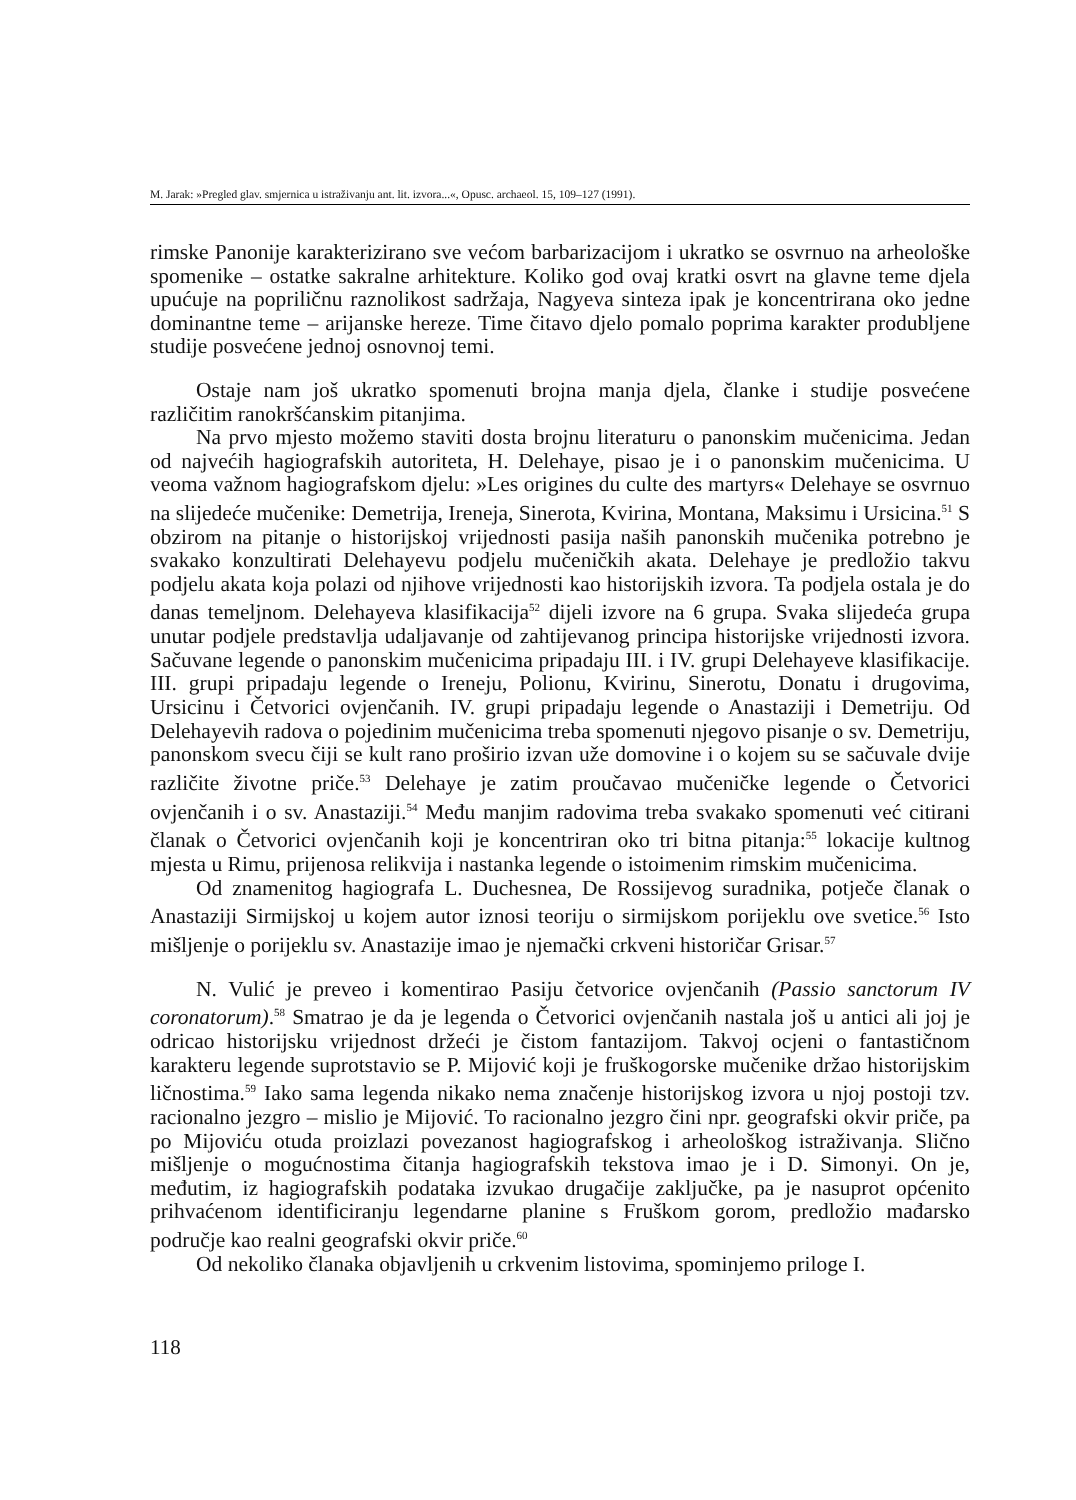M. Jarak: »Pregled glav. smjernica u istraživanju ant. lit. izvora...«, Opusc. archaeol. 15, 109–127 (1991).
rimske Panonije karakterizirano sve većom barbarizacijom i ukratko se osvrnuo na arheološke spomenike – ostatke sakralne arhitekture. Koliko god ovaj kratki osvrt na glavne teme djela upućuje na popriličnu raznolikost sadržaja, Nagyeva sinteza ipak je koncentrirana oko jedne dominantne teme – arijanske hereze. Time čitavo djelo pomalo poprima karakter produbljene studije posvećene jednoj osnovnoj temi.
Ostaje nam još ukratko spomenuti brojna manja djela, članke i studije posvećene različitim ranokršćanskim pitanjima.
Na prvo mjesto možemo staviti dosta brojnu literaturu o panonskim mučenicima. Jedan od najvećih hagiografskih autoriteta, H. Delehaye, pisao je i o panonskim mučenicima. U veoma važnom hagiografskom djelu: »Les origines du culte des martyrs« Delehaye se osvrnuo na slijedeće mučenike: Demetrija, Ireneja, Sinerota, Kvirina, Montana, Maksimu i Ursicina.<sup>51</sup> S obzirom na pitanje o historijskoj vrijednosti pasija naših panonskih mučenika potrebno je svakako konzultirati Delehayevu podjelu mučeničkih akata. Delehaye je predložio takvu podjelu akata koja polazi od njihove vrijednosti kao historijskih izvora. Ta podjela ostala je do danas temeljnom. Delehayeva klasifikacija<sup>52</sup> dijeli izvore na 6 grupa. Svaka slijedeća grupa unutar podjele predstavlja udaljavanje od zahtijevanog principa historijske vrijednosti izvora. Sačuvane legende o panonskim mučenicima pripadaju III. i IV. grupi Delehayeve klasifikacije. III. grupi pripadaju legende o Ireneju, Polionu, Kvirinu, Sinerotu, Donatu i drugovima, Ursicinu i Četvorici ovjenčanih. IV. grupi pripadaju legende o Anastaziji i Demetriju. Od Delehayevih radova o pojedinim mučenicima treba spomenuti njegovo pisanje o sv. Demetriju, panonskom svecu čiji se kult rano proširio izvan uže domovine i o kojem su se sačuvale dvije različite životne priče.<sup>53</sup> Delehaye je zatim proučavao mučeničke legende o Četvorici ovjenčanih i o sv. Anastaziji.<sup>54</sup> Među manjim radovima treba svakako spomenuti već citirani članak o Četvorici ovjenčanih koji je koncentriran oko tri bitna pitanja:<sup>55</sup> lokacije kultnog mjesta u Rimu, prijenosa relikvija i nastanka legende o istoimenim rimskim mučenicima.
Od znamenitog hagiografa L. Duchesnea, De Rossijevog suradnika, potječe članak o Anastaziji Sirmijskoj u kojem autor iznosi teoriju o sirmijskom porijeklu ove svetice.<sup>56</sup> Isto mišljenje o porijeklu sv. Anastazije imao je njemački crkveni historičar Grisar.<sup>57</sup>
N. Vulić je preveo i komentirao Pasiju četvorice ovjenčanih (Passio sanctorum IV coronatorum).<sup>58</sup> Smatrao je da je legenda o Četvorici ovjenčanih nastala još u antici ali joj je odricao historijsku vrijednost držeći je čistom fantazijom. Takvoj ocjeni o fantastičnom karakteru legende suprotstavio se P. Mijović koji je fruškogorske mučenike držao historijskim ličnostima.<sup>59</sup> Iako sama legenda nikako nema značenje historijskog izvora u njoj postoji tzv. racionalno jezgro – mislio je Mijović. To racionalno jezgro čini npr. geografski okvir priče, pa po Mijoviću otuda proizlazi povezanost hagiografskog i arheološkog istraživanja. Slično mišljenje o mogućnostima čitanja hagiografskih tekstova imao je i D. Simonyi. On je, međutim, iz hagiografskih podataka izvukao drugačije zaključke, pa je nasuprot općenito prihvaćenom identificiranju legendarne planine s Fruškom gorom, predložio mađarsko područje kao realni geografski okvir priče.<sup>60</sup>
Od nekoliko članaka objavljenih u crkvenim listovima, spominjemo priloge I.
118